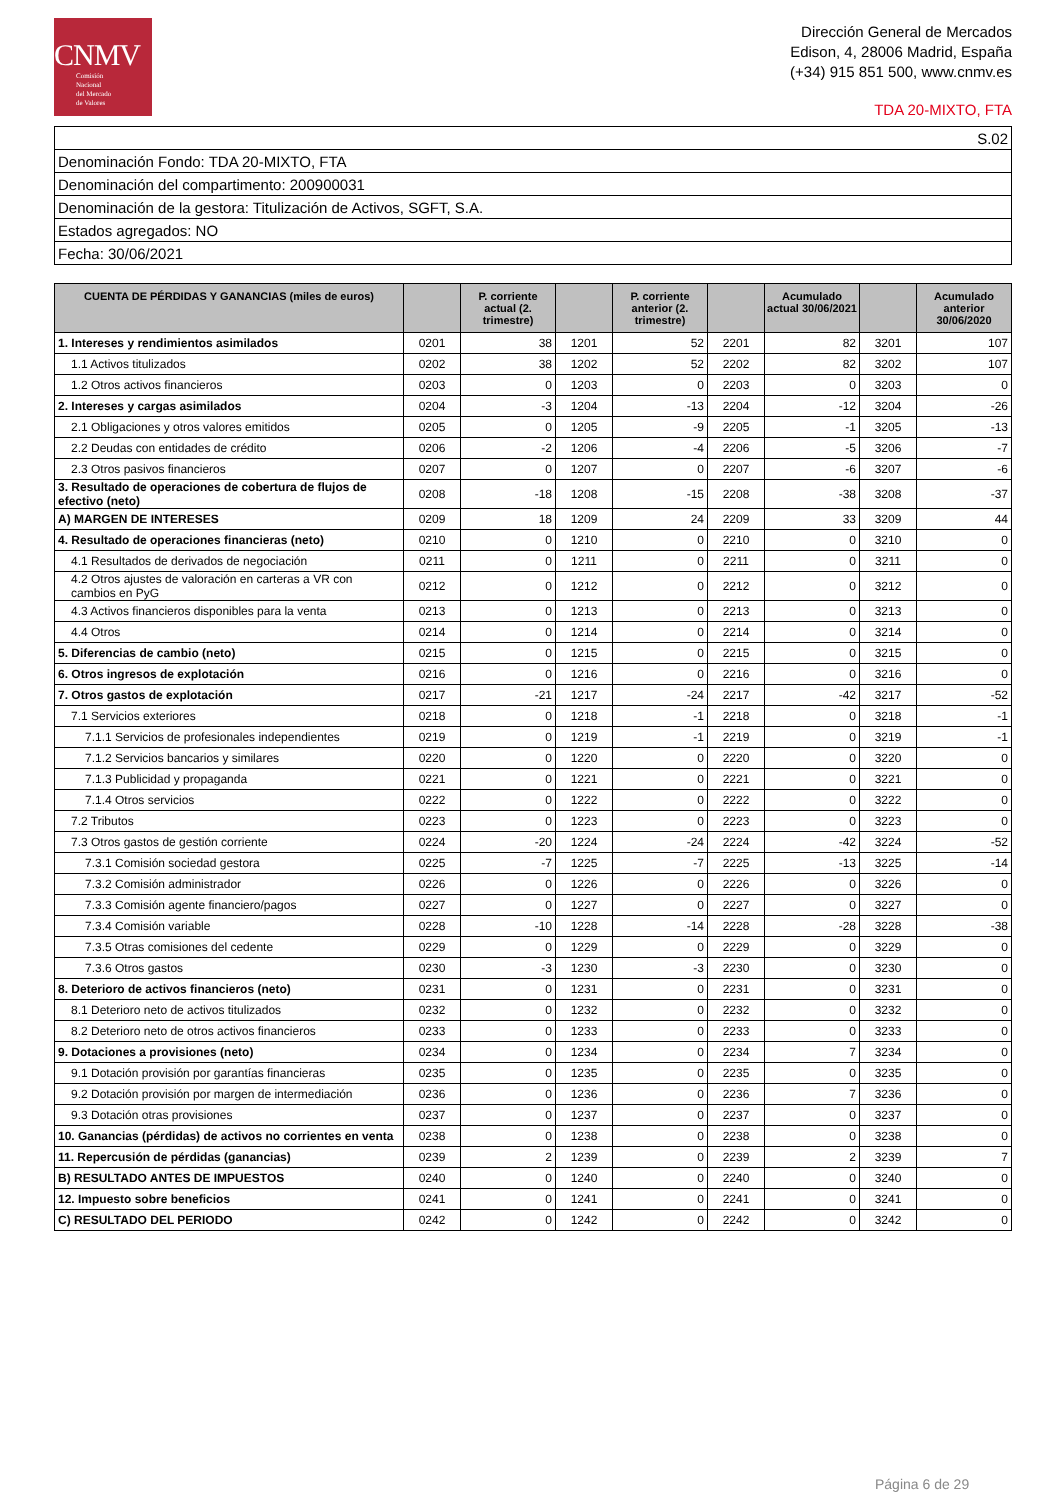CNMV
Comisión
Nacional
del Mercado
de Valores
Dirección General de Mercados
Edison, 4, 28006 Madrid, España
(+34) 915 851 500, www.cnmv.es
TDA 20-MIXTO, FTA
| S.02 |
| Denominación Fondo: TDA 20-MIXTO, FTA |
| Denominación del compartimento: 200900031 |
| Denominación de la gestora: Titulización de Activos, SGFT, S.A. |
| Estados agregados: NO |
| Fecha: 30/06/2021 |
| CUENTA DE PÉRDIDAS Y GANANCIAS (miles de euros) | | P. corriente actual (2. trimestre) | | P. corriente anterior (2. trimestre) | | Acumulado actual 30/06/2021 | | Acumulado anterior 30/06/2020 |
| --- | --- | --- | --- | --- | --- | --- | --- | --- |
| 1. Intereses y rendimientos asimilados | 0201 | 38 | 1201 | 52 | 2201 | 82 | 3201 | 107 |
| 1.1 Activos titulizados | 0202 | 38 | 1202 | 52 | 2202 | 82 | 3202 | 107 |
| 1.2 Otros activos financieros | 0203 | 0 | 1203 | 0 | 2203 | 0 | 3203 | 0 |
| 2. Intereses y cargas asimilados | 0204 | -3 | 1204 | -13 | 2204 | -12 | 3204 | -26 |
| 2.1 Obligaciones y otros valores emitidos | 0205 | 0 | 1205 | -9 | 2205 | -1 | 3205 | -13 |
| 2.2 Deudas con entidades de crédito | 0206 | -2 | 1206 | -4 | 2206 | -5 | 3206 | -7 |
| 2.3 Otros pasivos financieros | 0207 | 0 | 1207 | 0 | 2207 | -6 | 3207 | -6 |
| 3. Resultado de operaciones de cobertura de flujos de efectivo (neto) | 0208 | -18 | 1208 | -15 | 2208 | -38 | 3208 | -37 |
| A) MARGEN DE INTERESES | 0209 | 18 | 1209 | 24 | 2209 | 33 | 3209 | 44 |
| 4. Resultado de operaciones financieras (neto) | 0210 | 0 | 1210 | 0 | 2210 | 0 | 3210 | 0 |
| 4.1 Resultados de derivados de negociación | 0211 | 0 | 1211 | 0 | 2211 | 0 | 3211 | 0 |
| 4.2 Otros ajustes de valoración en carteras a VR con cambios en PyG | 0212 | 0 | 1212 | 0 | 2212 | 0 | 3212 | 0 |
| 4.3 Activos financieros disponibles para la venta | 0213 | 0 | 1213 | 0 | 2213 | 0 | 3213 | 0 |
| 4.4 Otros | 0214 | 0 | 1214 | 0 | 2214 | 0 | 3214 | 0 |
| 5. Diferencias de cambio (neto) | 0215 | 0 | 1215 | 0 | 2215 | 0 | 3215 | 0 |
| 6. Otros ingresos de explotación | 0216 | 0 | 1216 | 0 | 2216 | 0 | 3216 | 0 |
| 7. Otros gastos de explotación | 0217 | -21 | 1217 | -24 | 2217 | -42 | 3217 | -52 |
| 7.1 Servicios exteriores | 0218 | 0 | 1218 | -1 | 2218 | 0 | 3218 | -1 |
| 7.1.1 Servicios de profesionales independientes | 0219 | 0 | 1219 | -1 | 2219 | 0 | 3219 | -1 |
| 7.1.2 Servicios bancarios y similares | 0220 | 0 | 1220 | 0 | 2220 | 0 | 3220 | 0 |
| 7.1.3 Publicidad y propaganda | 0221 | 0 | 1221 | 0 | 2221 | 0 | 3221 | 0 |
| 7.1.4 Otros servicios | 0222 | 0 | 1222 | 0 | 2222 | 0 | 3222 | 0 |
| 7.2 Tributos | 0223 | 0 | 1223 | 0 | 2223 | 0 | 3223 | 0 |
| 7.3 Otros gastos de gestión corriente | 0224 | -20 | 1224 | -24 | 2224 | -42 | 3224 | -52 |
| 7.3.1 Comisión sociedad gestora | 0225 | -7 | 1225 | -7 | 2225 | -13 | 3225 | -14 |
| 7.3.2 Comisión administrador | 0226 | 0 | 1226 | 0 | 2226 | 0 | 3226 | 0 |
| 7.3.3 Comisión agente financiero/pagos | 0227 | 0 | 1227 | 0 | 2227 | 0 | 3227 | 0 |
| 7.3.4 Comisión variable | 0228 | -10 | 1228 | -14 | 2228 | -28 | 3228 | -38 |
| 7.3.5 Otras comisiones del cedente | 0229 | 0 | 1229 | 0 | 2229 | 0 | 3229 | 0 |
| 7.3.6 Otros gastos | 0230 | -3 | 1230 | -3 | 2230 | 0 | 3230 | 0 |
| 8. Deterioro de activos financieros (neto) | 0231 | 0 | 1231 | 0 | 2231 | 0 | 3231 | 0 |
| 8.1 Deterioro neto de activos titulizados | 0232 | 0 | 1232 | 0 | 2232 | 0 | 3232 | 0 |
| 8.2 Deterioro neto de otros activos financieros | 0233 | 0 | 1233 | 0 | 2233 | 0 | 3233 | 0 |
| 9. Dotaciones a provisiones (neto) | 0234 | 0 | 1234 | 0 | 2234 | 7 | 3234 | 0 |
| 9.1 Dotación provisión por garantías financieras | 0235 | 0 | 1235 | 0 | 2235 | 0 | 3235 | 0 |
| 9.2 Dotación provisión por margen de intermediación | 0236 | 0 | 1236 | 0 | 2236 | 7 | 3236 | 0 |
| 9.3 Dotación otras provisiones | 0237 | 0 | 1237 | 0 | 2237 | 0 | 3237 | 0 |
| 10. Ganancias (pérdidas) de activos no corrientes en venta | 0238 | 0 | 1238 | 0 | 2238 | 0 | 3238 | 0 |
| 11. Repercusión de pérdidas (ganancias) | 0239 | 2 | 1239 | 0 | 2239 | 2 | 3239 | 7 |
| B) RESULTADO ANTES DE IMPUESTOS | 0240 | 0 | 1240 | 0 | 2240 | 0 | 3240 | 0 |
| 12. Impuesto sobre beneficios | 0241 | 0 | 1241 | 0 | 2241 | 0 | 3241 | 0 |
| C) RESULTADO DEL PERIODO | 0242 | 0 | 1242 | 0 | 2242 | 0 | 3242 | 0 |
Página 6 de 29